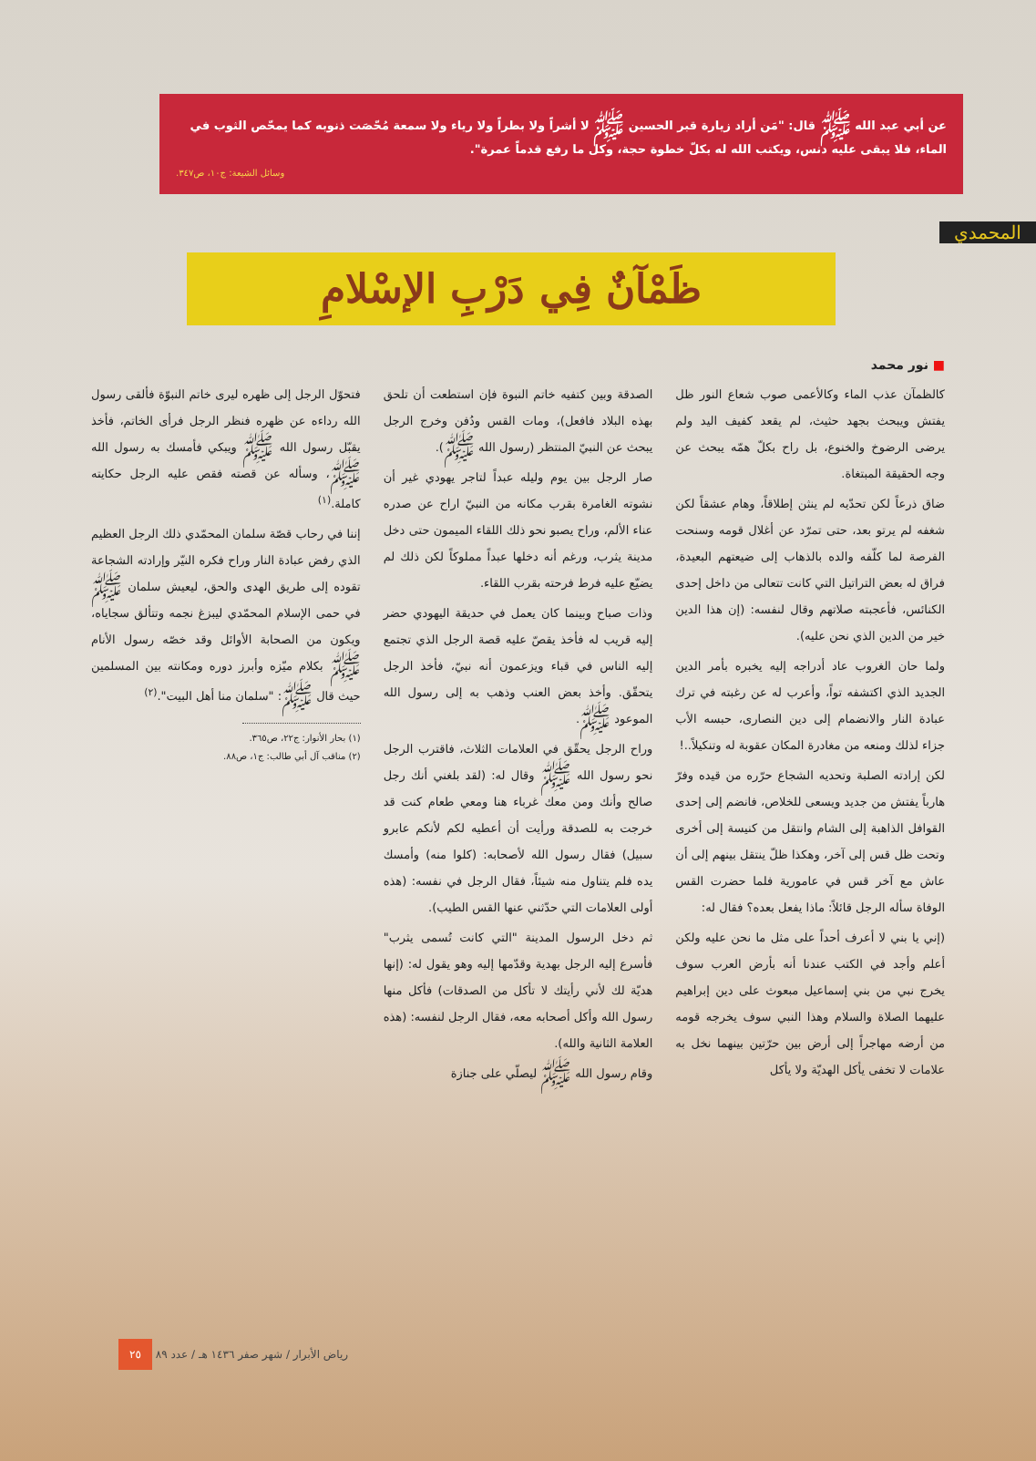عن أبي عبد الله ﷺ قال: "مَن أراد زيارة قبر الحسين ﷺ لا أشراً ولا بطراً ولا رياء ولا سمعة مُحّصَت ذنوبه كما يمحّص الثوب في الماء، فلا يبقى عليه دنس، ويكتب الله له بكلّ خطوة حجة، وكل ما رفع قدماً عمرة".
وسائل الشيعة: ج١٠، ص٣٤٧.
المحمدي
ظَمْآنٌ فِي دَرْبِ الإسْلامِ
■ نور محمد
كالظمآن عذب الماء وكالأعمى صوب شعاع النور ظل يفتش ويبحث بجهد حثيث، لم يقعد كفيف اليد ولم يرضى الرضوخ والخنوع، بل راح بكلّ همّه يبحث عن وجه الحقيقة المبتغاة.
ضاق ذرعاً لكن تحدّيه لم ينثن إطلاقاً، وهام عشقاً لكن شغفه لم يرتو بعد، حتى تمرّد عن أغلال قومه وسنحت الفرصة لما كلّفه والده بالذهاب إلى ضيعتهم البعيدة، فراق له بعض التراتيل التي كانت تتعالى من داخل إحدى الكنائس، فأعجبته صلاتهم وقال لنفسه: (إن هذا الدين خير من الدين الذي نحن عليه).
ولما حان الغروب عاد أدراجه إليه يخبره بأمر الدين الجديد الذي اكتشفه تواً، وأعرب له عن رغبته في ترك عبادة النار والانضمام إلى دين النصارى، حبسه الأب جزاء لذلك ومنعه من مغادرة المكان عقوبة له وتنكيلاً..!
لكن إرادته الصلبة وتحديه الشجاع حرّره من قيده وفرّ هارباً يفتش من جديد ويسعى للخلاص، فانضم إلى إحدى القوافل الذاهبة إلى الشام وانتقل من كنيسة إلى أخرى وتحت ظل قس إلى آخر، وهكذا ظلّ ينتقل بينهم إلى أن عاش مع آخر قس في عامورية فلما حضرت القس الوفاة سأله الرجل قائلاً: ماذا يفعل بعده؟ فقال له:
(إني يا بني لا أعرف أحداً على مثل ما نحن عليه ولكن أعلم وأجد في الكتب عندنا أنه بأرض العرب سوف يخرج نبي من بني إسماعيل مبعوث على دين إبراهيم عليهما الصلاة والسلام وهذا النبي سوف يخرجه قومه من أرضه مهاجراً إلى أرض بين حرّتين بينهما نخل به علامات لا تخفى يأكل الهديّة ولا يأكل
الصدقة وبين كتفيه خاتم النبوة فإن استطعت أن تلحق بهذه البلاد فافعل)، ومات القس ودُفن وخرج الرجل يبحث عن النبيّ المنتظر (رسول الله ﷺ).
صار الرجل بين يوم وليله عبداً لتاجر يهودي غير أن نشوته الغامرة بقرب مكانه من النبيّ اراح عن صدره عناء الألم، وراح يصبو نحو ذلك اللقاء الميمون حتى دخل مدينة يثرب، ورغم أنه دخلها عبداً مملوكاً لكن ذلك لم يضيّع عليه فرط فرحته بقرب اللقاء.
وذات صباح وبينما كان يعمل في حديقة اليهودي حضر إليه قريب له فأخذ يقصّ عليه قصة الرجل الذي تجتمع إليه الناس في قباء ويزعمون أنه نبيّ، فأخذ الرجل يتحقّق. وأخذ بعض العنب وذهب به إلى رسول الله الموعود ﷺ.
وراح الرجل يحقّق في العلامات الثلاث، فاقترب الرجل نحو رسول الله ﷺ وقال له: (لقد بلغني أنك رجل صالح وأنك ومن معك غرباء هنا ومعي طعام كنت قد خرجت به للصدقة ورأيت أن أعطيه لكم لأنكم عابرو سبيل) فقال رسول الله لأصحابه: (كلوا منه) وأمسك يده فلم يتناول منه شيئاً، فقال الرجل في نفسه: (هذه أولى العلامات التي حدّثني عنها القس الطيب).
ثم دخل الرسول المدينة "التي كانت تُسمى يثرب" فأسرع إليه الرجل بهدية وقدّمها إليه وهو يقول له: (إنها هديّة لك لأني رأيتك لا تأكل من الصدقات) فأكل منها رسول الله وأكل أصحابه معه، فقال الرجل لنفسه: (هذه العلامة الثانية والله).
وقام رسول الله ﷺ ليصلّي على جنازة
فتحوّل الرجل إلى ظهره ليرى خاتم النبوّة فألقى رسول الله رداءه عن ظهره فنظر الرجل فرأى الخاتم، فأخذ يقبّل رسول الله ﷺ ويبكي فأمسك به رسول الله ﷺ، وسأله عن قصته فقص عليه الرجل حكايته كاملة.<sup>(١)</sup>
إننا في رحاب قصّة سلمان المحمّدي ذلك الرجل العظيم الذي رفض عبادة النار وراح فكره النيّر وإرادته الشجاعة تقوده إلى طريق الهدى والحق، ليعيش سلمان ﷺ في حمى الإسلام المحمّدي ليبزغ نجمه وتتألق سجاياه، ويكون من الصحابة الأوائل وقد خصّه رسول الأنام ﷺ بكلام ميّزه وأبرز دوره ومكانته بين المسلمين حيث قال ﷺ: "سلمان منا أهل البيت".<sup>(٢)</sup>
(١) بحار الأنوار: ج٢٢، ص٣٦٥.
(٢) مناقب آل أبي طالب: ج١، ص٨٨.
رياض الأبرار / شهر صفر ١٤٣٦ هـ / عدد ٨٩ ٢٥